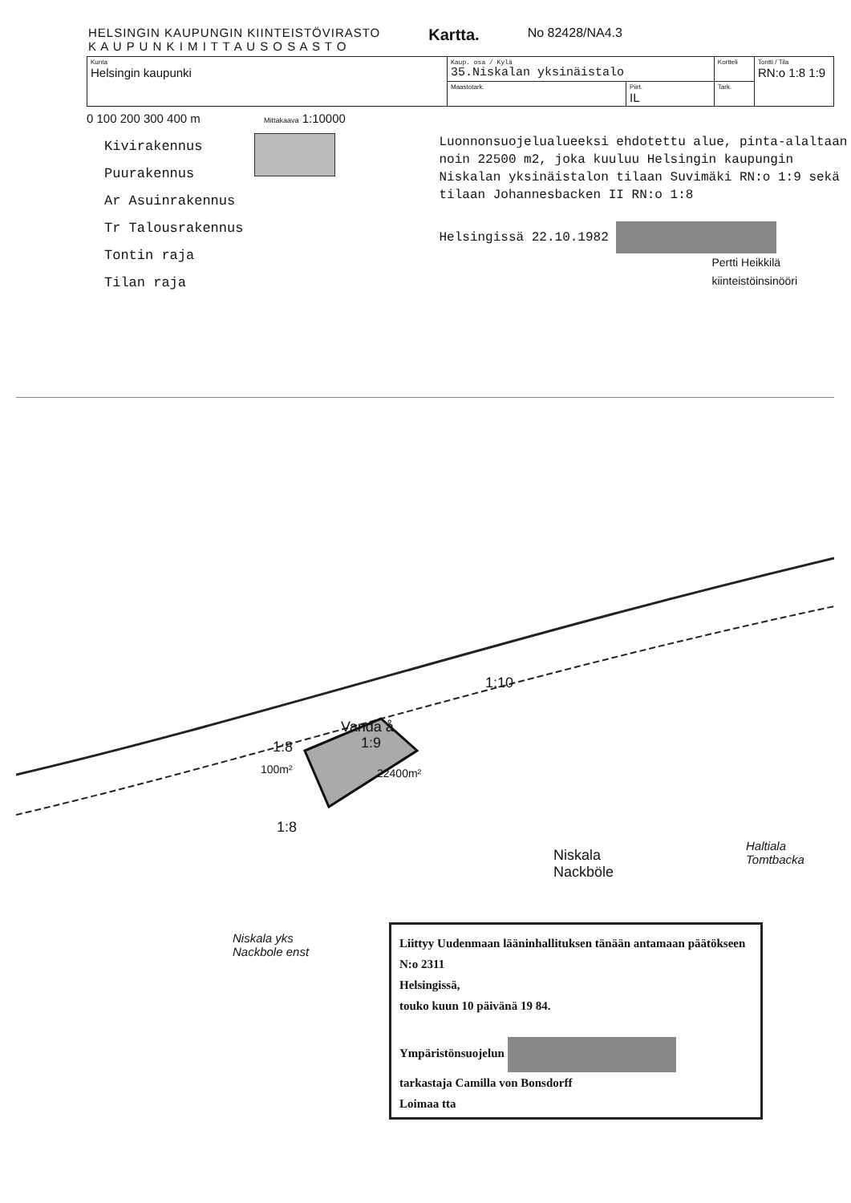HELSINGIN KAUPUNGIN KIINTEISTÖVIRASTO
K A U P U N K I M I T T A U S O S A S T O
Kartta.
No 82428/NA4.3
| Kunta Helsingin kaupunki | Kaup. osa / Kylä 35.Niskalan yksinäistalo | | Kortteli | Tontti / Tila RN:o 1:8 1:9 |
| | Maastotark. | Piirt. IL | Tark. | |
0 100 200 300 400 m Mittakaava 1:10000
Kivirakennus
Puurakennus
Ar Asuinrakennus
Tr Talousrakennus
Tontin raja
Tilan raja
Luonnonsuojelualueeksi ehdotettu alue, pinta-alaltaan noin 22500 m2, joka kuuluu Helsingin kaupungin Niskalan yksinäistalon tilaan Suvimäki RN:o 1:9 sekä tilaan Johannesbacken II RN:o 1:8
Helsingissä 22.10.1982
Pertti Heikkilä
kiinteistöinsinööri
Vanda å
1:10
1:8 1:9
100m² 22400m²
1:8
Niskala
Nackböle
Haltiala
Tomtbacka
Niskala yks
Nackbole enst
Liittyy Uudenmaan lääninhallituksen tänään antamaan päätökseen N:o 2311
Helsingissä,
touko kuun 10 päivänä 19 84.
Ympäristönsuojelun
tarkastaja Camilla von Bonsdorff
Loimaa tta